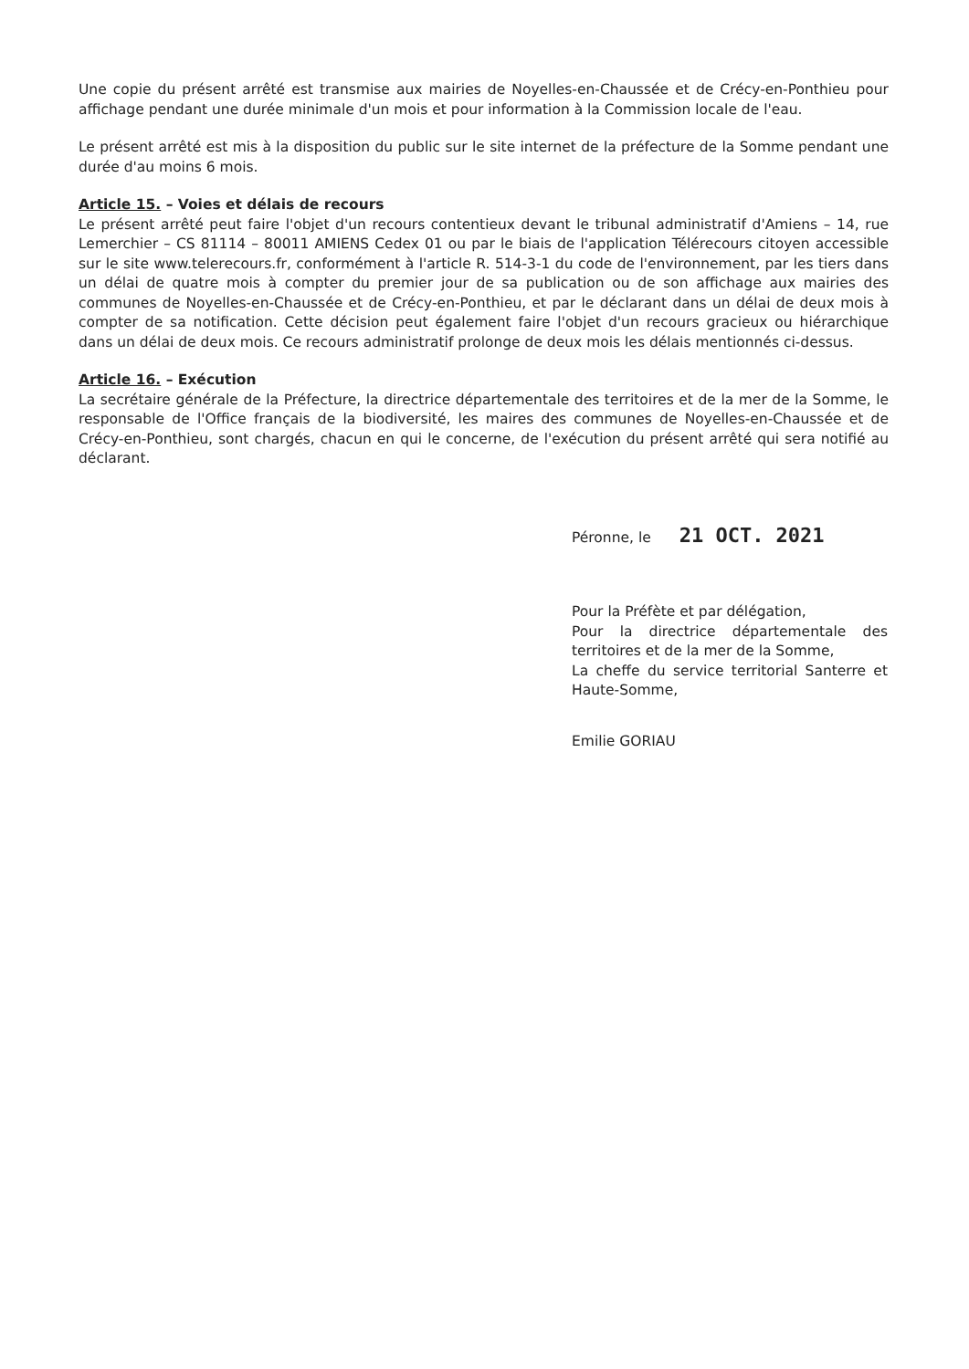Une copie du présent arrêté est transmise aux mairies de Noyelles-en-Chaussée et de Crécy-en-Ponthieu pour affichage pendant une durée minimale d'un mois et pour information à la Commission locale de l'eau.
Le présent arrêté est mis à la disposition du public sur le site internet de la préfecture de la Somme pendant une durée d'au moins 6 mois.
Article 15. – Voies et délais de recours
Le présent arrêté peut faire l'objet d'un recours contentieux devant le tribunal administratif d'Amiens – 14, rue Lemerchier – CS 81114 – 80011 AMIENS Cedex 01 ou par le biais de l'application Télérecours citoyen accessible sur le site www.telerecours.fr, conformément à l'article R. 514-3-1 du code de l'environnement, par les tiers dans un délai de quatre mois à compter du premier jour de sa publication ou de son affichage aux mairies des communes de Noyelles-en-Chaussée et de Crécy-en-Ponthieu, et par le déclarant dans un délai de deux mois à compter de sa notification. Cette décision peut également faire l'objet d'un recours gracieux ou hiérarchique dans un délai de deux mois. Ce recours administratif prolonge de deux mois les délais mentionnés ci-dessus.
Article 16. – Exécution
La secrétaire générale de la Préfecture, la directrice départementale des territoires et de la mer de la Somme, le responsable de l'Office français de la biodiversité, les maires des communes de Noyelles-en-Chaussée et de Crécy-en-Ponthieu, sont chargés, chacun en qui le concerne, de l'exécution du présent arrêté qui sera notifié au déclarant.
Péronne, le 21 OCT. 2021
Pour la Préfète et par délégation,
Pour la directrice départementale des territoires et de la mer de la Somme,
La cheffe du service territorial Santerre et Haute-Somme,
Emilie GORIAU